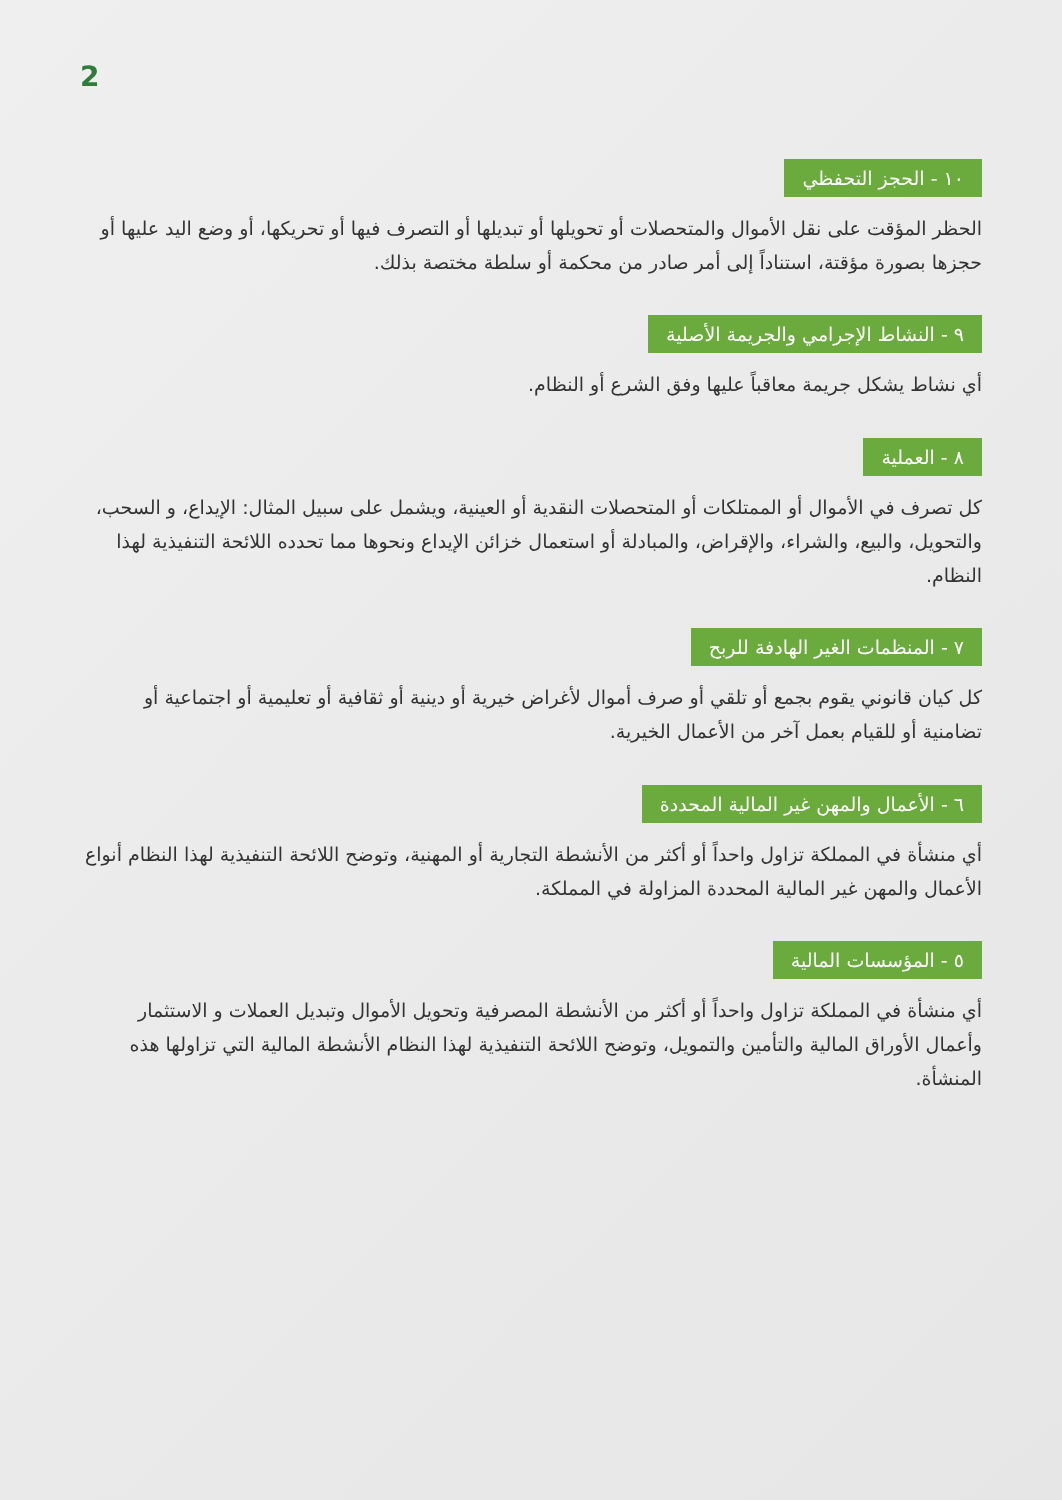2
١٠ - الحجز التحفظي
الحظر المؤقت على نقل الأموال والمتحصلات أو تحويلها أو تبديلها أو التصرف فيها أو تحريكها، أو وضع اليد عليها أو حجزها بصورة مؤقتة، استناداً إلى أمر صادر من محكمة أو سلطة مختصة بذلك.
٩ - النشاط الإجرامي والجريمة الأصلية
أي نشاط يشكل جريمة معاقباً عليها وفق الشرع أو النظام.
٨ - العملية
كل تصرف في الأموال أو الممتلكات أو المتحصلات النقدية أو العينية، ويشمل على سبيل المثال: الإيداع، و السحب، والتحويل، والبيع، والشراء، والإقراض، والمبادلة أو استعمال خزائن الإيداع ونحوها مما تحدده اللائحة التنفيذية لهذا النظام.
٧ - المنظمات الغير الهادفة للربح
كل كيان قانوني يقوم بجمع أو تلقي أو صرف أموال لأغراض خيرية أو دينية أو ثقافية أو تعليمية أو اجتماعية أو تضامنية أو للقيام بعمل آخر من الأعمال الخيرية.
٦ - الأعمال والمهن غير المالية المحددة
أي منشأة في المملكة تزاول واحداً أو أكثر من الأنشطة التجارية أو المهنية، وتوضح اللائحة التنفيذية لهذا النظام أنواع الأعمال والمهن غير المالية المحددة المزاولة في المملكة.
٥ - المؤسسات المالية
أي منشأة في المملكة تزاول واحداً أو أكثر من الأنشطة المصرفية وتحويل الأموال وتبديل العملات و الاستثمار وأعمال الأوراق المالية والتأمين والتمويل، وتوضح اللائحة التنفيذية لهذا النظام الأنشطة المالية التي تزاولها هذه المنشأة.